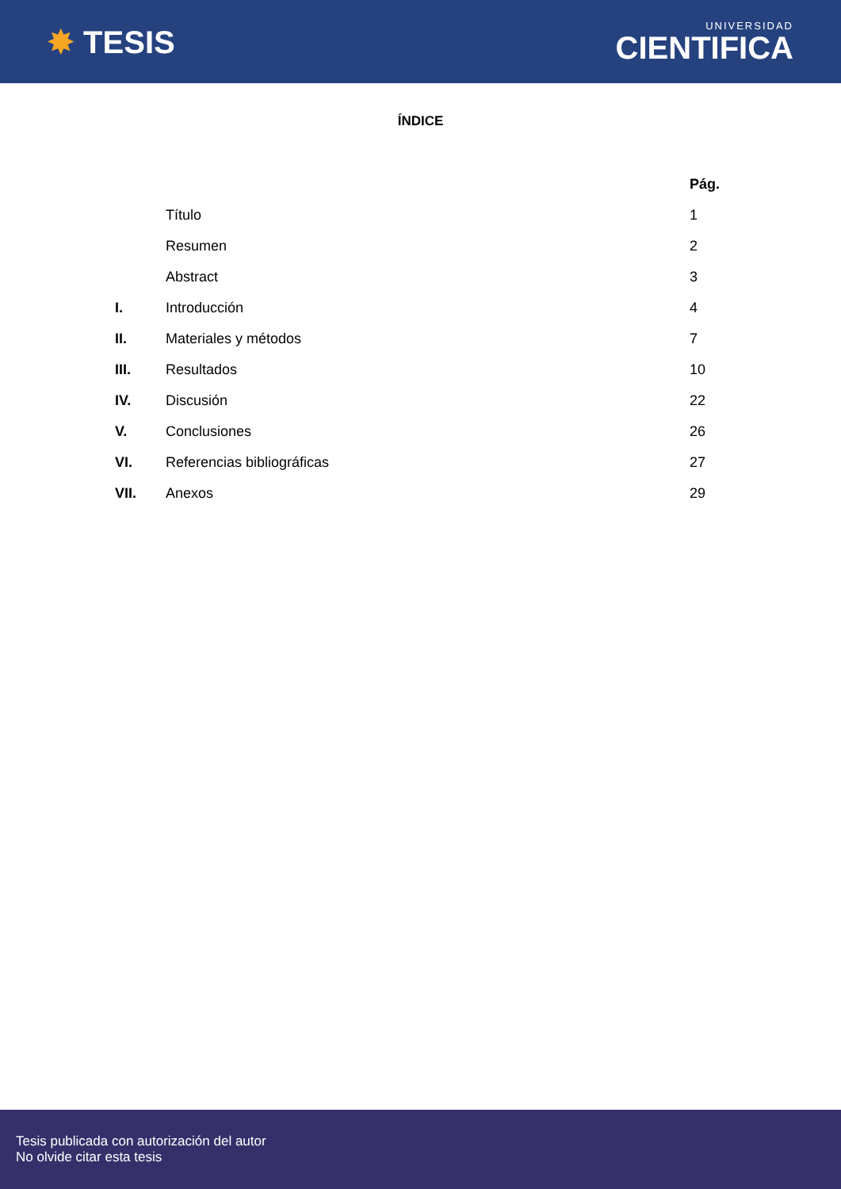✸ TESIS
UNIVERSIDAD
CIENTIFICA
ÍNDICE
| | | Pág. |
| --- | --- | --- |
| | Título | 1 |
| | Resumen | 2 |
| | Abstract | 3 |
| I. | Introducción | 4 |
| II. | Materiales y métodos | 7 |
| III. | Resultados | 10 |
| IV. | Discusión | 22 |
| V. | Conclusiones | 26 |
| VI. | Referencias bibliográficas | 27 |
| VII. | Anexos | 29 |
Tesis publicada con autorización del autor
No olvide citar esta tesis